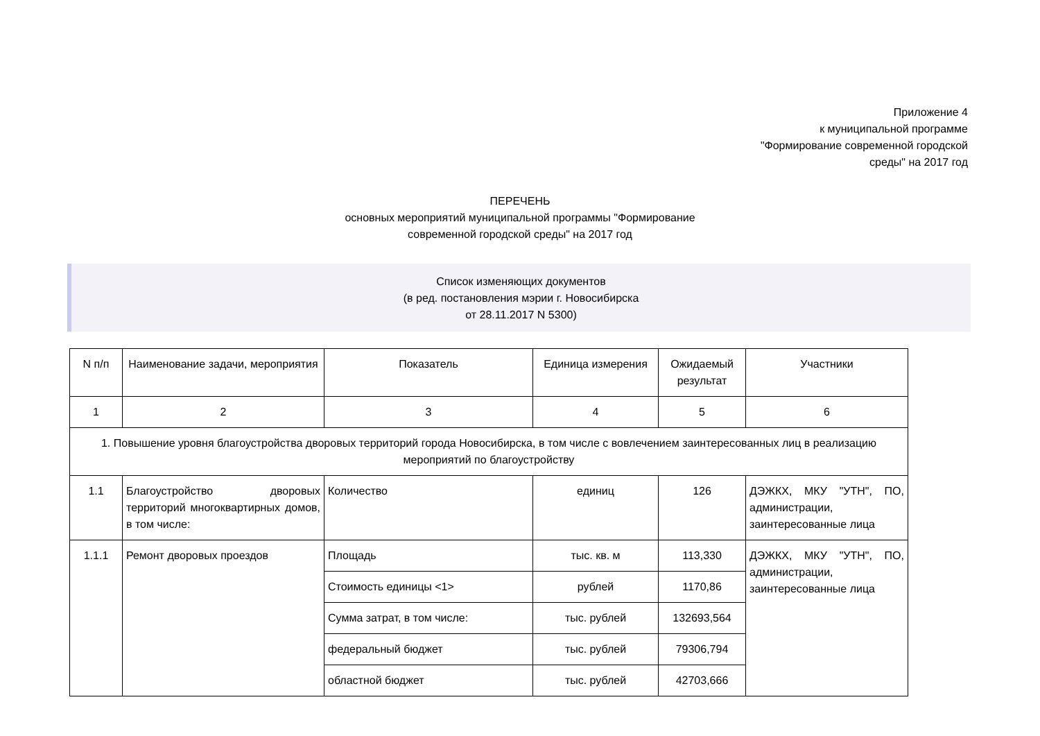Приложение 4
к муниципальной программе
"Формирование современной городской
среды" на 2017 год
ПЕРЕЧЕНЬ
основных мероприятий муниципальной программы "Формирование
современной городской среды" на 2017 год
Список изменяющих документов
(в ред. постановления мэрии г. Новосибирска
от 28.11.2017 N 5300)
| N п/п | Наименование задачи, мероприятия | Показатель | Единица измерения | Ожидаемый результат | Участники |
| --- | --- | --- | --- | --- | --- |
| 1 | 2 | 3 | 4 | 5 | 6 |
| 1. Повышение уровня благоустройства дворовых территорий города Новосибирска, в том числе с вовлечением заинтересованных лиц в реализацию мероприятий по благоустройству | | | | | |
| 1.1 | Благоустройство дворовых территорий многоквартирных домов, в том числе: | Количество | единиц | 126 | ДЭЖКХ, МКУ "УТН", ПО, администрации, заинтересованные лица |
| 1.1.1 | Ремонт дворовых проездов | Площадь | тыс. кв. м | 113,330 | ДЭЖКХ, МКУ "УТН", ПО, администрации, заинтересованные лица |
| | | Стоимость единицы <1> | рублей | 1170,86 | |
| | | Сумма затрат, в том числе: | тыс. рублей | 132693,564 | |
| | | федеральный бюджет | тыс. рублей | 79306,794 | |
| | | областной бюджет | тыс. рублей | 42703,666 | |